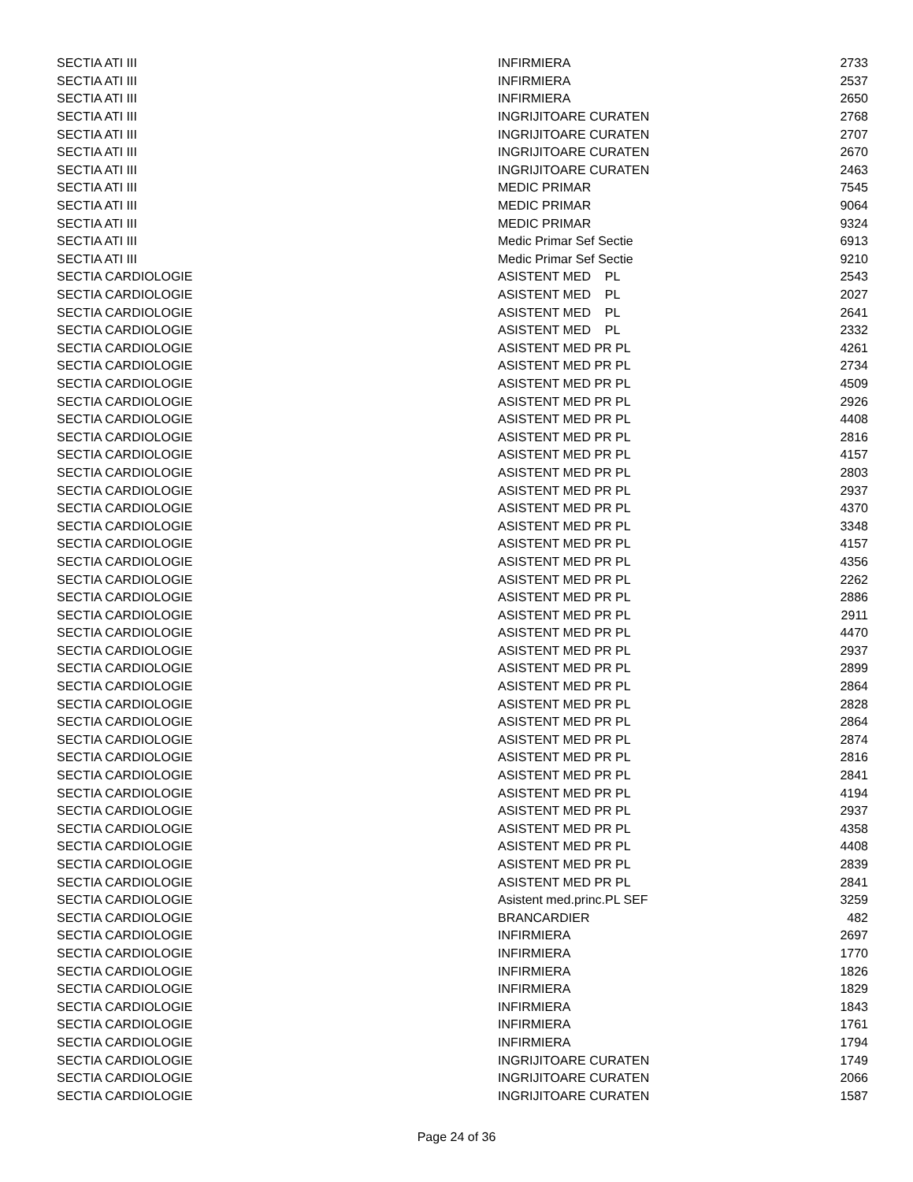| SECTIA ATI III | INFIRMIERA | 2733 |
| SECTIA ATI III | INFIRMIERA | 2537 |
| SECTIA ATI III | INFIRMIERA | 2650 |
| SECTIA ATI III | INGRIJITOARE CURATEN | 2768 |
| SECTIA ATI III | INGRIJITOARE CURATEN | 2707 |
| SECTIA ATI III | INGRIJITOARE CURATEN | 2670 |
| SECTIA ATI III | INGRIJITOARE CURATEN | 2463 |
| SECTIA ATI III | MEDIC PRIMAR | 7545 |
| SECTIA ATI III | MEDIC PRIMAR | 9064 |
| SECTIA ATI III | MEDIC PRIMAR | 9324 |
| SECTIA ATI III | Medic Primar Sef Sectie | 6913 |
| SECTIA ATI III | Medic Primar Sef Sectie | 9210 |
| SECTIA CARDIOLOGIE | ASISTENT MED PL | 2543 |
| SECTIA CARDIOLOGIE | ASISTENT MED PL | 2027 |
| SECTIA CARDIOLOGIE | ASISTENT MED PL | 2641 |
| SECTIA CARDIOLOGIE | ASISTENT MED PL | 2332 |
| SECTIA CARDIOLOGIE | ASISTENT MED PR PL | 4261 |
| SECTIA CARDIOLOGIE | ASISTENT MED PR PL | 2734 |
| SECTIA CARDIOLOGIE | ASISTENT MED PR PL | 4509 |
| SECTIA CARDIOLOGIE | ASISTENT MED PR PL | 2926 |
| SECTIA CARDIOLOGIE | ASISTENT MED PR PL | 4408 |
| SECTIA CARDIOLOGIE | ASISTENT MED PR PL | 2816 |
| SECTIA CARDIOLOGIE | ASISTENT MED PR PL | 4157 |
| SECTIA CARDIOLOGIE | ASISTENT MED PR PL | 2803 |
| SECTIA CARDIOLOGIE | ASISTENT MED PR PL | 2937 |
| SECTIA CARDIOLOGIE | ASISTENT MED PR PL | 4370 |
| SECTIA CARDIOLOGIE | ASISTENT MED PR PL | 3348 |
| SECTIA CARDIOLOGIE | ASISTENT MED PR PL | 4157 |
| SECTIA CARDIOLOGIE | ASISTENT MED PR PL | 4356 |
| SECTIA CARDIOLOGIE | ASISTENT MED PR PL | 2262 |
| SECTIA CARDIOLOGIE | ASISTENT MED PR PL | 2886 |
| SECTIA CARDIOLOGIE | ASISTENT MED PR PL | 2911 |
| SECTIA CARDIOLOGIE | ASISTENT MED PR PL | 4470 |
| SECTIA CARDIOLOGIE | ASISTENT MED PR PL | 2937 |
| SECTIA CARDIOLOGIE | ASISTENT MED PR PL | 2899 |
| SECTIA CARDIOLOGIE | ASISTENT MED PR PL | 2864 |
| SECTIA CARDIOLOGIE | ASISTENT MED PR PL | 2828 |
| SECTIA CARDIOLOGIE | ASISTENT MED PR PL | 2864 |
| SECTIA CARDIOLOGIE | ASISTENT MED PR PL | 2874 |
| SECTIA CARDIOLOGIE | ASISTENT MED PR PL | 2816 |
| SECTIA CARDIOLOGIE | ASISTENT MED PR PL | 2841 |
| SECTIA CARDIOLOGIE | ASISTENT MED PR PL | 4194 |
| SECTIA CARDIOLOGIE | ASISTENT MED PR PL | 2937 |
| SECTIA CARDIOLOGIE | ASISTENT MED PR PL | 4358 |
| SECTIA CARDIOLOGIE | ASISTENT MED PR PL | 4408 |
| SECTIA CARDIOLOGIE | ASISTENT MED PR PL | 2839 |
| SECTIA CARDIOLOGIE | ASISTENT MED PR PL | 2841 |
| SECTIA CARDIOLOGIE | Asistent med.princ.PL SEF | 3259 |
| SECTIA CARDIOLOGIE | BRANCARDIER | 482 |
| SECTIA CARDIOLOGIE | INFIRMIERA | 2697 |
| SECTIA CARDIOLOGIE | INFIRMIERA | 1770 |
| SECTIA CARDIOLOGIE | INFIRMIERA | 1826 |
| SECTIA CARDIOLOGIE | INFIRMIERA | 1829 |
| SECTIA CARDIOLOGIE | INFIRMIERA | 1843 |
| SECTIA CARDIOLOGIE | INFIRMIERA | 1761 |
| SECTIA CARDIOLOGIE | INFIRMIERA | 1794 |
| SECTIA CARDIOLOGIE | INGRIJITOARE CURATEN | 1749 |
| SECTIA CARDIOLOGIE | INGRIJITOARE CURATEN | 2066 |
| SECTIA CARDIOLOGIE | INGRIJITOARE CURATEN | 1587 |
Page 24 of 36